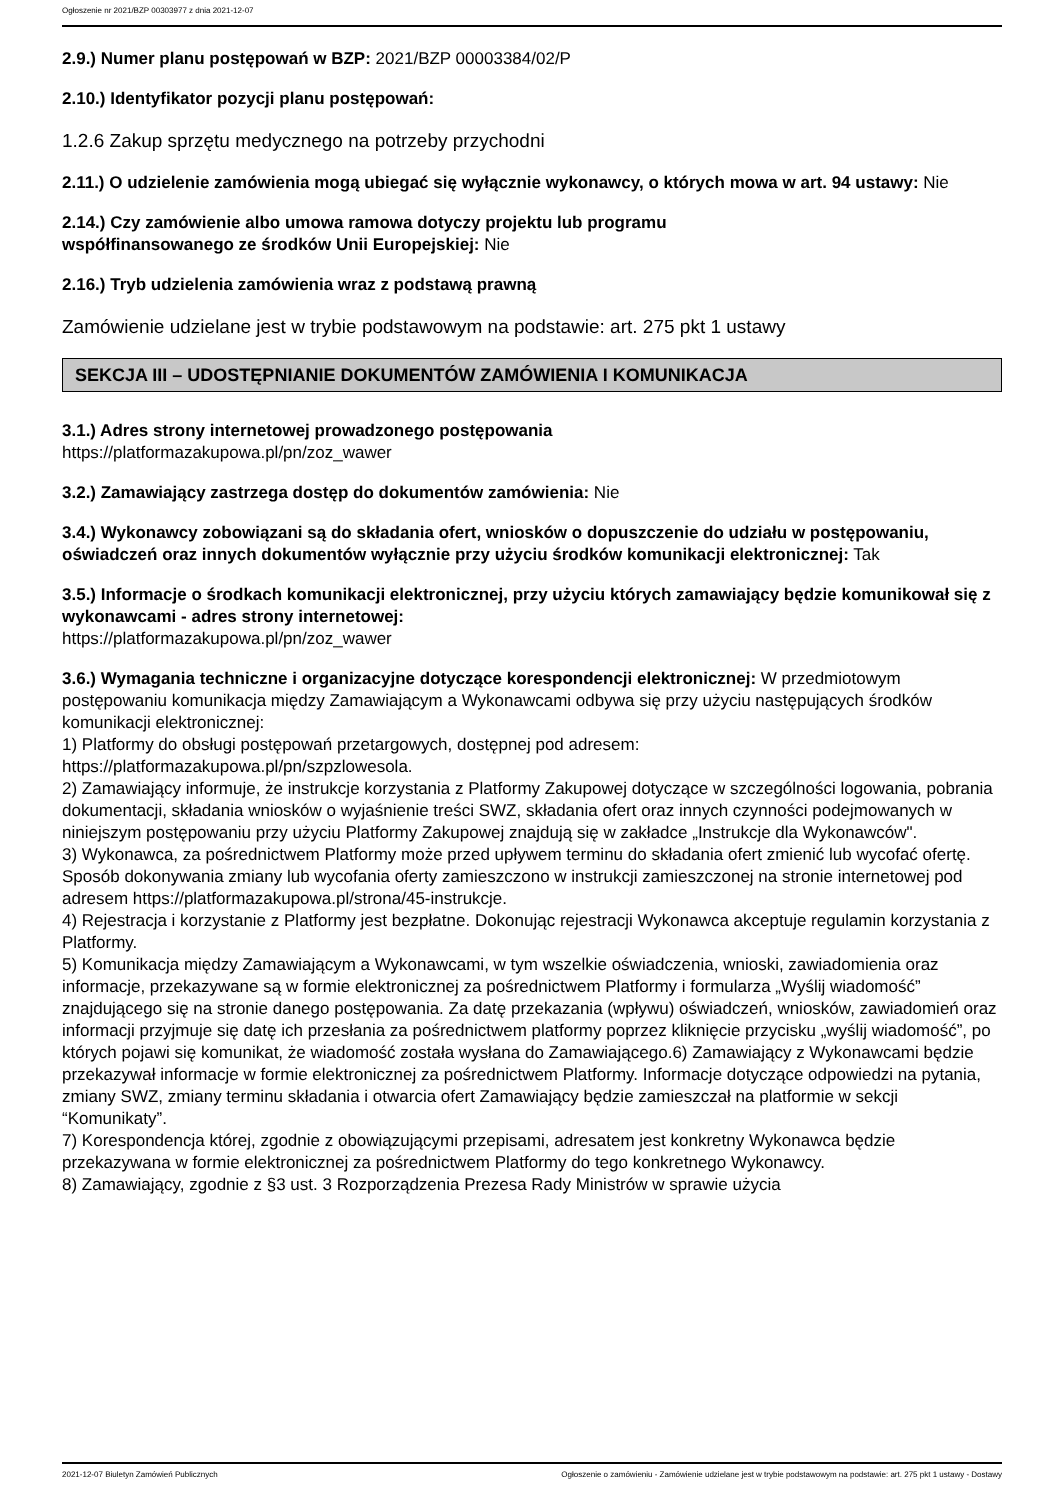Ogłoszenie nr 2021/BZP 00303977 z dnia 2021-12-07
2.9.) Numer planu postępowań w BZP: 2021/BZP 00003384/02/P
2.10.) Identyfikator pozycji planu postępowań:
1.2.6 Zakup sprzętu medycznego na potrzeby przychodni
2.11.) O udzielenie zamówienia mogą ubiegać się wyłącznie wykonawcy, o których mowa w art. 94 ustawy: Nie
2.14.) Czy zamówienie albo umowa ramowa dotyczy projektu lub programu
współfinansowanego ze środków Unii Europejskiej: Nie
2.16.) Tryb udzielenia zamówienia wraz z podstawą prawną
Zamówienie udzielane jest w trybie podstawowym na podstawie: art. 275 pkt 1 ustawy
SEKCJA III – UDOSTĘPNIANIE DOKUMENTÓW ZAMÓWIENIA I KOMUNIKACJA
3.1.) Adres strony internetowej prowadzonego postępowania
https://platformazakupowa.pl/pn/zoz_wawer
3.2.) Zamawiający zastrzega dostęp do dokumentów zamówienia: Nie
3.4.) Wykonawcy zobowiązani są do składania ofert, wniosków o dopuszczenie do udziału w postępowaniu, oświadczeń oraz innych dokumentów wyłącznie przy użyciu środków komunikacji elektronicznej: Tak
3.5.) Informacje o środkach komunikacji elektronicznej, przy użyciu których zamawiający będzie komunikował się z wykonawcami - adres strony internetowej:
https://platformazakupowa.pl/pn/zoz_wawer
3.6.) Wymagania techniczne i organizacyjne dotyczące korespondencji elektronicznej: W przedmiotowym postępowaniu komunikacja między Zamawiającym a Wykonawcami odbywa się przy użyciu następujących środków komunikacji elektronicznej:
1) Platformy do obsługi postępowań przetargowych, dostępnej pod adresem:
https://platformazakupowa.pl/pn/szpzlowesola.
2) Zamawiający informuje, że instrukcje korzystania z Platformy Zakupowej dotyczące w szczególności logowania, pobrania dokumentacji, składania wniosków o wyjaśnienie treści SWZ, składania ofert oraz innych czynności podejmowanych w niniejszym postępowaniu przy użyciu Platformy Zakupowej znajdują się w zakładce „Instrukcje dla Wykonawców".
3) Wykonawca, za pośrednictwem Platformy może przed upływem terminu do składania ofert zmienić lub wycofać ofertę. Sposób dokonywania zmiany lub wycofania oferty zamieszczono w instrukcji zamieszczonej na stronie internetowej pod adresem https://platformazakupowa.pl/strona/45-instrukcje.
4) Rejestracja i korzystanie z Platformy jest bezpłatne. Dokonując rejestracji Wykonawca akceptuje regulamin korzystania z Platformy.
5) Komunikacja między Zamawiającym a Wykonawcami, w tym wszelkie oświadczenia, wnioski, zawiadomienia oraz informacje, przekazywane są w formie elektronicznej za pośrednictwem Platformy i formularza „Wyślij wiadomość” znajdującego się na stronie danego postępowania. Za datę przekazania (wpływu) oświadczeń, wniosków, zawiadomień oraz informacji przyjmuje się datę ich przesłania za pośrednictwem platformy poprzez kliknięcie przycisku „wyślij wiadomość”, po których pojawi się komunikat, że wiadomość została wysłana do Zamawiającego.6) Zamawiający z Wykonawcami będzie przekazywał informacje w formie elektronicznej za pośrednictwem Platformy. Informacje dotyczące odpowiedzi na pytania, zmiany SWZ, zmiany terminu składania i otwarcia ofert Zamawiający będzie zamieszczał na platformie w sekcji “Komunikaty”.
7) Korespondencja której, zgodnie z obowiązującymi przepisami, adresatem jest konkretny Wykonawca będzie przekazywana w formie elektronicznej za pośrednictwem Platformy do tego konkretnego Wykonawcy.
8) Zamawiający, zgodnie z §3 ust. 3 Rozporządzenia Prezesa Rady Ministrów w sprawie użycia
2021-12-07 Biuletyn Zamówień Publicznych Ogłoszenie o zamówieniu - Zamówienie udzielane jest w trybie podstawowym na podstawie: art. 275 pkt 1 ustawy - Dostawy